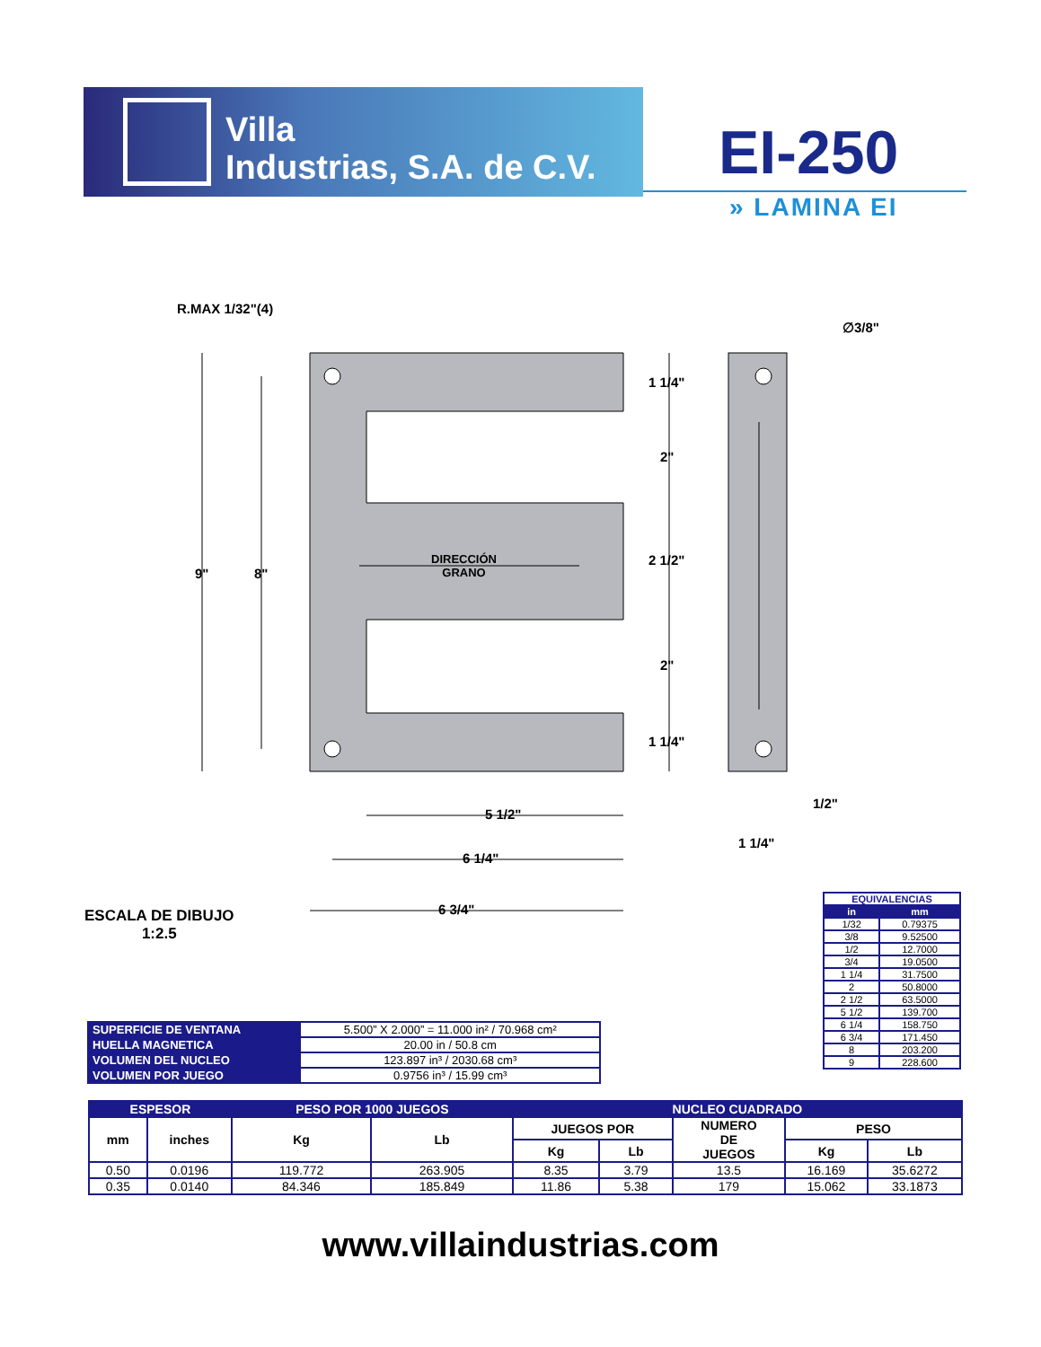Villa
Industrias, S.A. de C.V.
EI-250
» LAMINA EI
R.MAX 1/32"(4)
∅3/8"
9" 8"
1 1/4"
2"
2 1/2"
2"
1 1/4"
DIRECCIÓN
GRANO
5 1/2"
6 1/4"
6 3/4"
1/2"
1 1/4"
ESCALA DE DIBUJO
1:2.5
| EQUIVALENCIAS | |
| --- | --- |
| in | mm |
| 1/32 | 0.79375 |
| 3/8 | 9.52500 |
| 1/2 | 12.7000 |
| 3/4 | 19.0500 |
| 1 1/4 | 31.7500 |
| 2 | 50.8000 |
| 2 1/2 | 63.5000 |
| 5 1/2 | 139.700 |
| 6 1/4 | 158.750 |
| 6 3/4 | 171.450 |
| 8 | 203.200 |
| 9 | 228.600 |
| SUPERFICIE DE VENTANA | 5.500” X 2.000” = 11.000 in² / 70.968 cm² |
| HUELLA MAGNETICA | 20.00 in / 50.8 cm |
| VOLUMEN DEL NUCLEO | 123.897 in³ / 2030.68 cm³ |
| VOLUMEN POR JUEGO | 0.9756 in³ / 15.99 cm³ |
| ESPESOR | | PESO POR 1000 JUEGOS | | NUCLEO CUADRADO | | | | |
| --- | --- | --- | --- | --- | --- | --- | --- | --- |
| mm | inches | Kg | Lb | JUEGOS POR | | NUMERO DE JUEGOS | PESO | |
| | | | | Kg | Lb | | Kg | Lb |
| 0.50 | 0.0196 | 119.772 | 263.905 | 8.35 | 3.79 | 13.5 | 16.169 | 35.6272 |
| 0.35 | 0.0140 | 84.346 | 185.849 | 11.86 | 5.38 | 179 | 15.062 | 33.1873 |
www.villaindustrias.com